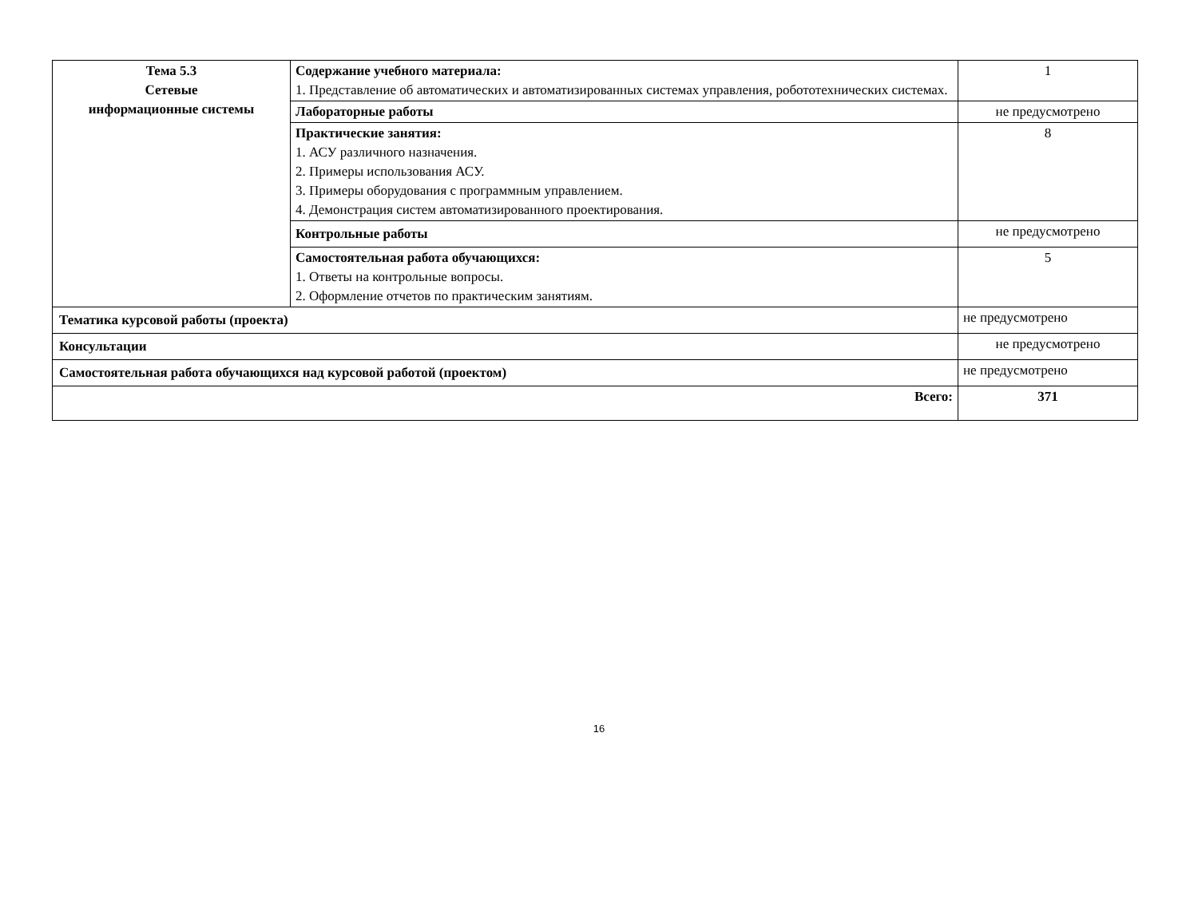| Тема 5.3 Сетевые информационные системы | Содержание учебного материала: 1. Представление об автоматических и автоматизированных системах управления, робототехнических системах. | 1 |
| | Лабораторные работы | не предусмотрено |
| | Практические занятия: 1. АСУ различного назначения. 2. Примеры использования АСУ. 3. Примеры оборудования с программным управлением. 4. Демонстрация систем автоматизированного проектирования. | 8 |
| | Контрольные работы | не предусмотрено |
| | Самостоятельная работа обучающихся: 1. Ответы на контрольные вопросы. 2. Оформление отчетов по практическим занятиям. | 5 |
| Тематика курсовой работы (проекта) | | не предусмотрено |
| Консультации | | не предусмотрено |
| Самостоятельная работа обучающихся над курсовой работой (проектом) | | не предусмотрено |
| Всего: | | 371 |
16